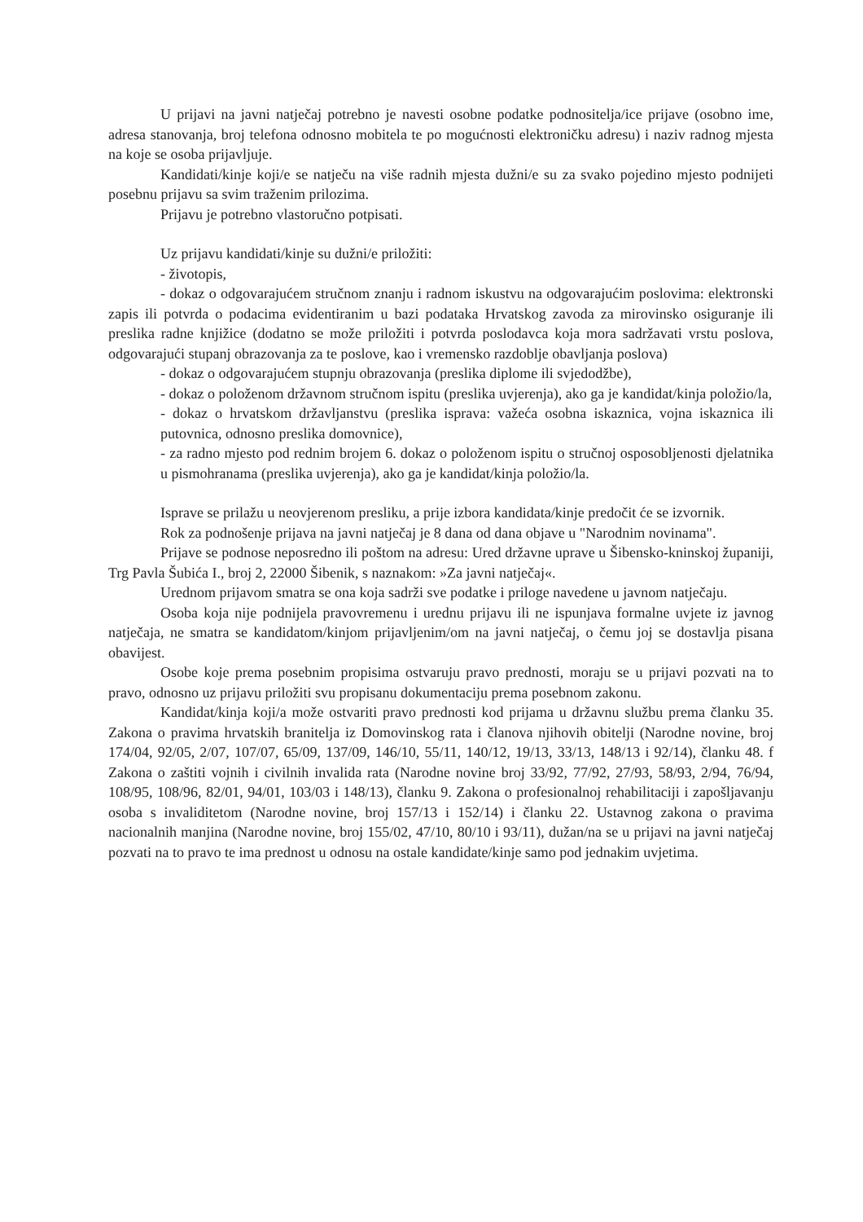U prijavi na javni natječaj potrebno je navesti osobne podatke podnositelja/ice prijave (osobno ime, adresa stanovanja, broj telefona odnosno mobitela te po mogućnosti elektroničku adresu) i naziv radnog mjesta na koje se osoba prijavljuje.
Kandidati/kinje koji/e se natječu na više radnih mjesta dužni/e su za svako pojedino mjesto podnijeti posebnu prijavu sa svim traženim prilozima.
Prijavu je potrebno vlastoručno potpisati.
Uz prijavu kandidati/kinje su dužni/e priložiti:
- životopis,
- dokaz o odgovarajućem stručnom znanju i radnom iskustvu na odgovarajućim poslovima: elektronski zapis ili potvrda o podacima evidentiranim u bazi podataka Hrvatskog zavoda za mirovinsko osiguranje ili preslika radne knjižice (dodatno se može priložiti i potvrda poslodavca koja mora sadržavati vrstu poslova, odgovarajući stupanj obrazovanja za te poslove, kao i vremensko razdoblje obavljanja poslova)
- dokaz o odgovarajućem stupnju obrazovanja (preslika diplome ili svjedodžbe),
- dokaz o položenom državnom stručnom ispitu (preslika uvjerenja), ako ga je kandidat/kinja položio/la,
- dokaz o hrvatskom državljanstvu (preslika isprava: važeća osobna iskaznica, vojna iskaznica ili putovnica, odnosno preslika domovnice),
- za radno mjesto pod rednim brojem 6. dokaz o položenom ispitu o stručnoj osposobljenosti djelatnika u pismohranama (preslika uvjerenja), ako ga je kandidat/kinja položio/la.
Isprave se prilažu u neovjerenom presliku, a prije izbora kandidata/kinje predočit će se izvornik.
Rok za podnošenje prijava na javni natječaj je 8 dana od dana objave u "Narodnim novinama".
Prijave se podnose neposredno ili poštom na adresu: Ured državne uprave u Šibensko-kninskoj županiji, Trg Pavla Šubića I., broj 2, 22000 Šibenik, s naznakom: »Za javni natječaj«.
Urednom prijavom smatra se ona koja sadrži sve podatke i priloge navedene u javnom natječaju.
Osoba koja nije podnijela pravovremenu i urednu prijavu ili ne ispunjava formalne uvjete iz javnog natječaja, ne smatra se kandidatom/kinjom prijavljenim/om na javni natječaj, o čemu joj se dostavlja pisana obavijest.
Osobe koje prema posebnim propisima ostvaruju pravo prednosti, moraju se u prijavi pozvati na to pravo, odnosno uz prijavu priložiti svu propisanu dokumentaciju prema posebnom zakonu.
Kandidat/kinja koji/a može ostvariti pravo prednosti kod prijama u državnu službu prema članku 35. Zakona o pravima hrvatskih branitelja iz Domovinskog rata i članova njihovih obitelji (Narodne novine, broj 174/04, 92/05, 2/07, 107/07, 65/09, 137/09, 146/10, 55/11, 140/12, 19/13, 33/13, 148/13 i 92/14), članku 48. f Zakona o zaštiti vojnih i civilnih invalida rata (Narodne novine broj 33/92, 77/92, 27/93, 58/93, 2/94, 76/94, 108/95, 108/96, 82/01, 94/01, 103/03 i 148/13), članku 9. Zakona o profesionalnoj rehabilitaciji i zapošljavanju osoba s invaliditetom (Narodne novine, broj 157/13 i 152/14) i članku 22. Ustavnog zakona o pravima nacionalnih manjina (Narodne novine, broj 155/02, 47/10, 80/10 i 93/11), dužan/na se u prijavi na javni natječaj pozvati na to pravo te ima prednost u odnosu na ostale kandidate/kinje samo pod jednakim uvjetima.